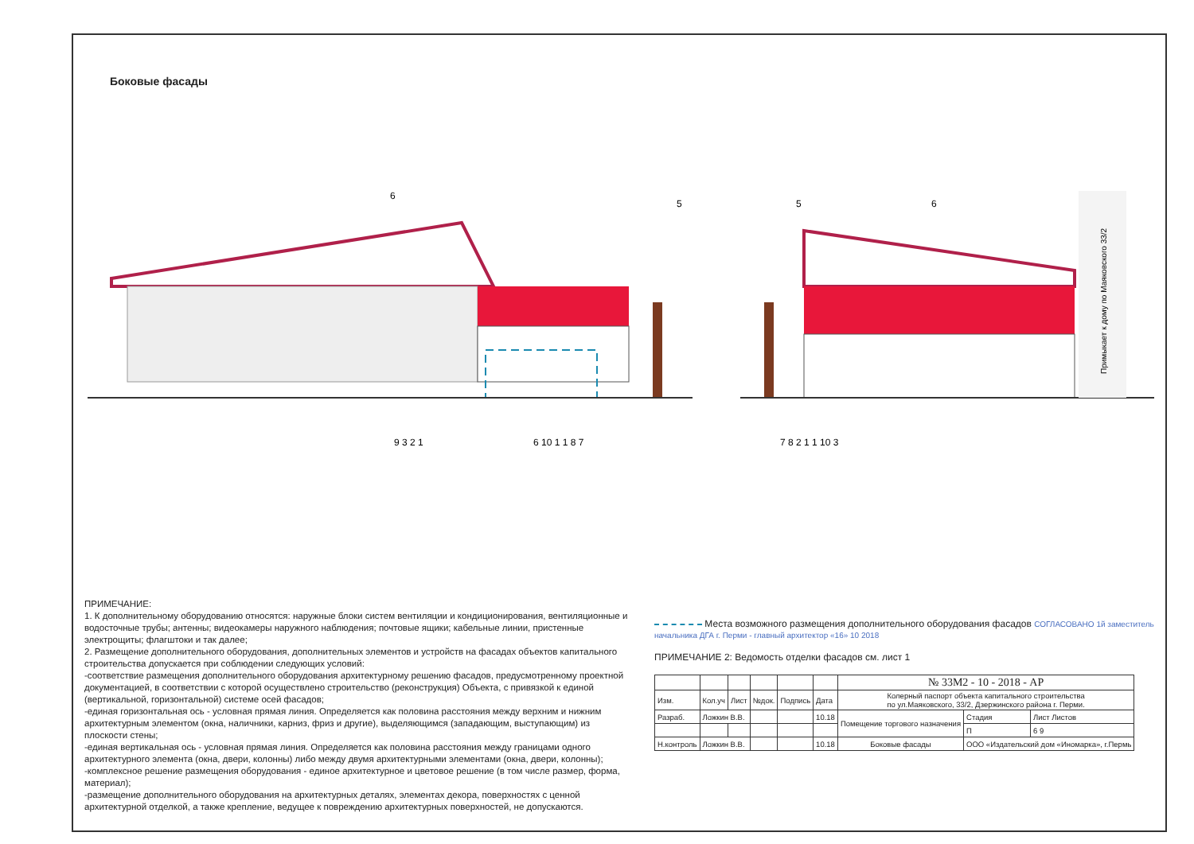Боковые фасады
Примыкает к дому по Маяковского 33/2
6
5
5
6
9 3 2 1
6 10 1 1 8 7
7 8 2 1 1 10 3
ПРИМЕЧАНИЕ:
1. К дополнительному оборудованию относятся: наружные блоки систем вентиляции и кондиционирования, вентиляционные и водосточные трубы; антенны; видеокамеры наружного наблюдения; почтовые ящики; кабельные линии, пристенные электрощиты; флагштоки и так далее;
2. Размещение дополнительного оборудования, дополнительных элементов и устройств на фасадах объектов капитального строительства допускается при соблюдении следующих условий:
-соответствие размещения дополнительного оборудования архитектурному решению фасадов, предусмотренному проектной документацией, в соответствии с которой осуществлено строительство (реконструкция) Объекта, с привязкой к единой (вертикальной, горизонтальной) системе осей фасадов;
-единая горизонтальная ось - условная прямая линия. Определяется как половина расстояния между верхним и нижним архитектурным элементом (окна, наличники, карниз, фриз и другие), выделяющимся (западающим, выступающим) из плоскости стены;
-единая вертикальная ось - условная прямая линия. Определяется как половина расстояния между границами одного архитектурного элемента (окна, двери, колонны) либо между двумя архитектурными элементами (окна, двери, колонны);
-комплексное решение размещения оборудования - единое архитектурное и цветовое решение (в том числе размер, форма, материал);
-размещение дополнительного оборудования на архитектурных деталях, элементах декора, поверхностях с ценной архитектурной отделкой, а также крепление, ведущее к повреждению архитектурных поверхностей, не допускаются.
Места возможного размещения дополнительного оборудования фасадов СОГЛАСОВАНО 1й заместитель начальника ДГА г. Перми - главный архитектор «16» 10 2018
ПРИМЕЧАНИЕ 2: Ведомость отделки фасадов см. лист 1
| | | | | | | № 33М2 - 10 - 2018 - АР | | |
| Изм. | Кол.уч | Лист | №док. | Подпись | Дата | Колерный паспорт объекта капитального строительства по ул.Маяковского, 33/2, Дзержинского района г. Перми. | | |
| Разраб. | Ложкин В.В. | | | | 10.18 | Помещение торгового назначения | Стадия | Лист Листов |
| | | | | | | | П | 6 9 |
| Н.контроль | Ложкин В.В. | | | | 10.18 | Боковые фасады | ООО «Издательский дом «Иномарка», г.Пермь | |